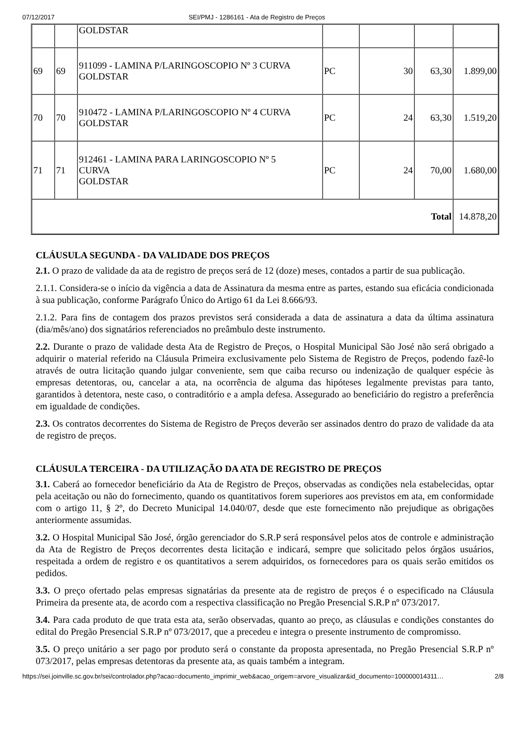07/12/2017 SEI/PMJ - 1286161 - Ata de Registro de Preços
| | | GOLDSTAR | | | | |
| 69 | 69 | 911099 - LAMINA P/LARINGOSCOPIO Nº 3 CURVA GOLDSTAR | PC | 30 | 63,30 | 1.899,00 |
| 70 | 70 | 910472 - LAMINA P/LARINGOSCOPIO Nº 4 CURVA GOLDSTAR | PC | 24 | 63,30 | 1.519,20 |
| 71 | 71 | 912461 - LAMINA PARA LARINGOSCOPIO Nº 5 CURVA GOLDSTAR | PC | 24 | 70,00 | 1.680,00 |
| Total | | | | | | 14.878,20 |
CLÁUSULA SEGUNDA - DA VALIDADE DOS PREÇOS
2.1. O prazo de validade da ata de registro de preços será de 12 (doze) meses, contados a partir de sua publicação.
2.1.1. Considera-se o início da vigência a data de Assinatura da mesma entre as partes, estando sua eficácia condicionada à sua publicação, conforme Parágrafo Único do Artigo 61 da Lei 8.666/93.
2.1.2. Para fins de contagem dos prazos previstos será considerada a data de assinatura a data da última assinatura (dia/mês/ano) dos signatários referenciados no preâmbulo deste instrumento.
2.2. Durante o prazo de validade desta Ata de Registro de Preços, o Hospital Municipal São José não será obrigado a adquirir o material referido na Cláusula Primeira exclusivamente pelo Sistema de Registro de Preços, podendo fazê-lo através de outra licitação quando julgar conveniente, sem que caiba recurso ou indenização de qualquer espécie às empresas detentoras, ou, cancelar a ata, na ocorrência de alguma das hipóteses legalmente previstas para tanto, garantidos à detentora, neste caso, o contraditório e a ampla defesa. Assegurado ao beneficiário do registro a preferência em igualdade de condições.
2.3. Os contratos decorrentes do Sistema de Registro de Preços deverão ser assinados dentro do prazo de validade da ata de registro de preços.
CLÁUSULA TERCEIRA - DA UTILIZAÇÃO DA ATA DE REGISTRO DE PREÇOS
3.1. Caberá ao fornecedor beneficiário da Ata de Registro de Preços, observadas as condições nela estabelecidas, optar pela aceitação ou não do fornecimento, quando os quantitativos forem superiores aos previstos em ata, em conformidade com o artigo 11, § 2º, do Decreto Municipal 14.040/07, desde que este fornecimento não prejudique as obrigações anteriormente assumidas.
3.2. O Hospital Municipal São José, órgão gerenciador do S.R.P será responsável pelos atos de controle e administração da Ata de Registro de Preços decorrentes desta licitação e indicará, sempre que solicitado pelos órgãos usuários, respeitada a ordem de registro e os quantitativos a serem adquiridos, os fornecedores para os quais serão emitidos os pedidos.
3.3. O preço ofertado pelas empresas signatárias da presente ata de registro de preços é o especificado na Cláusula Primeira da presente ata, de acordo com a respectiva classificação no Pregão Presencial S.R.P nº 073/2017.
3.4. Para cada produto de que trata esta ata, serão observadas, quanto ao preço, as cláusulas e condições constantes do edital do Pregão Presencial S.R.P nº 073/2017, que a precedeu e integra o presente instrumento de compromisso.
3.5. O preço unitário a ser pago por produto será o constante da proposta apresentada, no Pregão Presencial S.R.P nº 073/2017, pelas empresas detentoras da presente ata, as quais também a integram.
https://sei.joinville.sc.gov.br/sei/controlador.php?acao=documento_imprimir_web&acao_origem=arvore_visualizar&id_documento=100000014311… 2/8